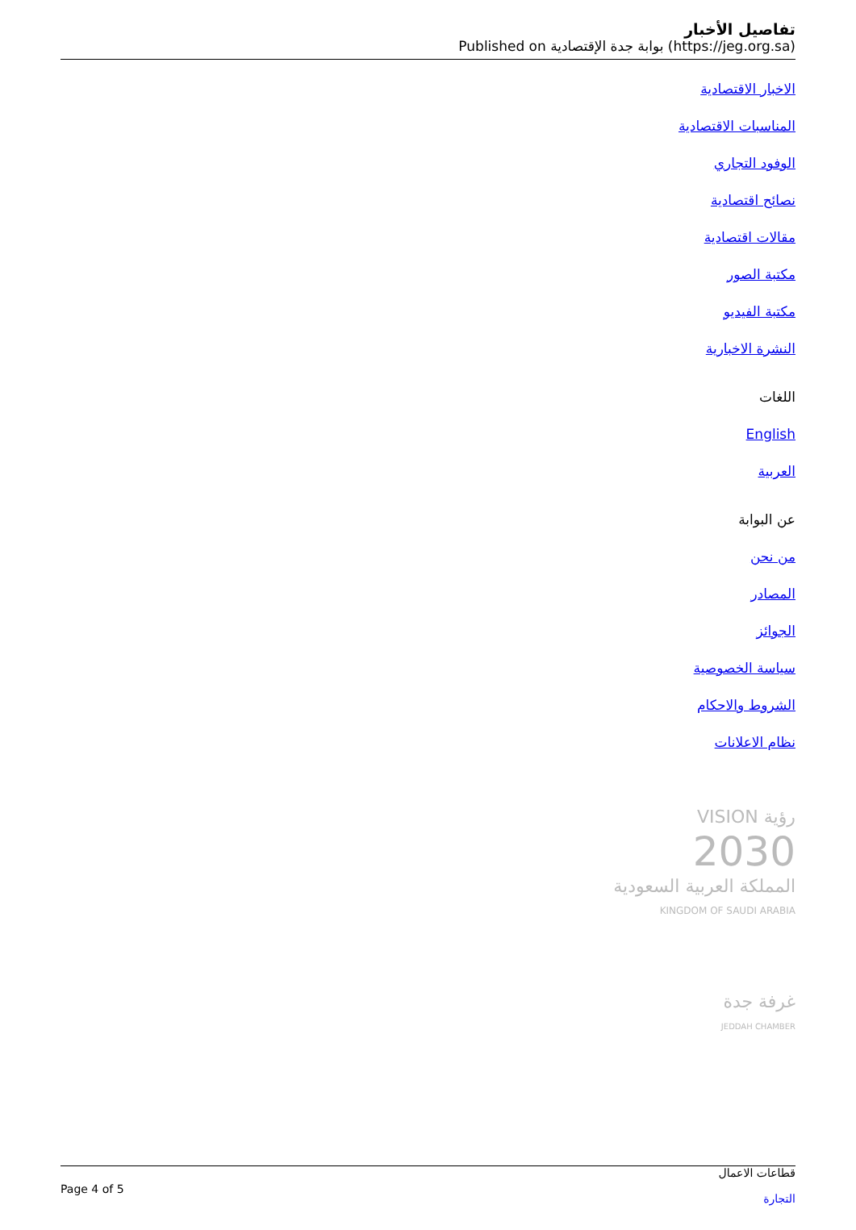تفاصيل الأخبار
Published on بوابة جدة الإقتصادية (https://jeg.org.sa)
الاخبار الاقتصادية
المناسبات الاقتصادية
الوفود التجاري
نصائح اقتصادية
مقالات اقتصادية
مكتبة الصور
مكتبة الفيديو
النشرة الاخبارية
اللغات
English
العربية
عن البوابة
من نحن
المصادر
الجوائز
سياسة الخصوصية
الشروط والاحكام
نظام الاعلانات
VISION رؤية
2030
المملكة العربية السعودية
KINGDOM OF SAUDI ARABIA
غرفة جدة
JEDDAH CHAMBER
Page 4 of 5
قطاعات الاعمال
التجارة